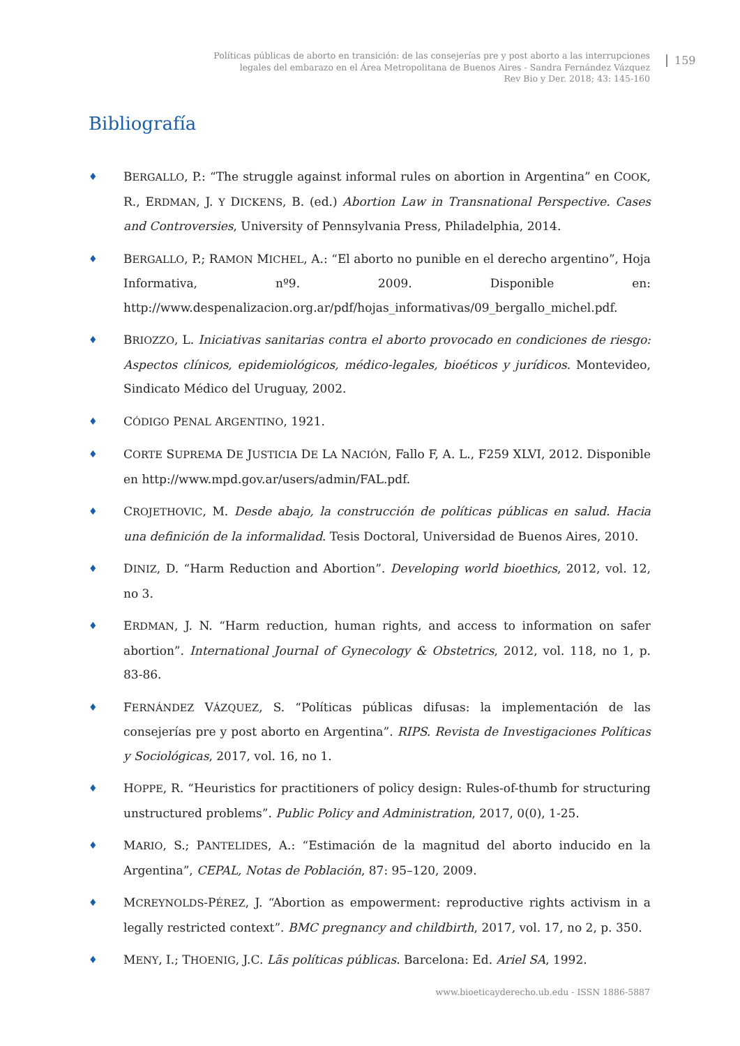Políticas públicas de aborto en transición: de las consejerías pre y post aborto a las interrupciones
legales del embarazo en el Área Metropolitana de Buenos Aires - Sandra Fernández Vázquez
Rev Bio y Der. 2018; 43: 145-160
159
Bibliografía
♦ BERGALLO, P.: “The struggle against informal rules on abortion in Argentina” en COOK, R., ERDMAN, J. Y DICKENS, B. (ed.) Abortion Law in Transnational Perspective. Cases and Controversies, University of Pennsylvania Press, Philadelphia, 2014.
♦ BERGALLO, P.; RAMON MICHEL, A.: “El aborto no punible en el derecho argentino”, Hoja Informativa, nº9. 2009. Disponible en: http://www.despenalizacion.org.ar/pdf/hojas_informativas/09_bergallo_michel.pdf.
♦ BRIOZZO, L. Iniciativas sanitarias contra el aborto provocado en condiciones de riesgo: Aspectos clínicos, epidemiológicos, médico-legales, bioéticos y jurídicos. Montevideo, Sindicato Médico del Uruguay, 2002.
♦ CÓDIGO PENAL ARGENTINO, 1921.
♦ CORTE SUPREMA DE JUSTICIA DE LA NACIÓN, Fallo F, A. L., F259 XLVI, 2012. Disponible en http://www.mpd.gov.ar/users/admin/FAL.pdf.
♦ CROJETHOVIC, M. Desde abajo, la construcción de políticas públicas en salud. Hacia una definición de la informalidad. Tesis Doctoral, Universidad de Buenos Aires, 2010.
♦ DINIZ, D. “Harm Reduction and Abortion”. Developing world bioethics, 2012, vol. 12, no 3.
♦ ERDMAN, J. N. “Harm reduction, human rights, and access to information on safer abortion”. International Journal of Gynecology & Obstetrics, 2012, vol. 118, no 1, p. 83-86.
♦ FERNÁNDEZ VÁZQUEZ, S. “Políticas públicas difusas: la implementación de las consejerías pre y post aborto en Argentina”. RIPS. Revista de Investigaciones Políticas y Sociológicas, 2017, vol. 16, no 1.
♦ HOPPE, R. “Heuristics for practitioners of policy design: Rules-of-thumb for structuring unstructured problems”. Public Policy and Administration, 2017, 0(0), 1-25.
♦ MARIO, S.; PANTELIDES, A.: “Estimación de la magnitud del aborto inducido en la Argentina”, CEPAL, Notas de Población, 87: 95–120, 2009.
♦ MCREYNOLDS-PÉREZ, J. “Abortion as empowerment: reproductive rights activism in a legally restricted context”. BMC pregnancy and childbirth, 2017, vol. 17, no 2, p. 350.
♦ MENY, I.; THOENIG, J.C. Lãs políticas públicas. Barcelona: Ed. Ariel SA, 1992.
www.bioeticayderecho.ub.edu - ISSN 1886-5887